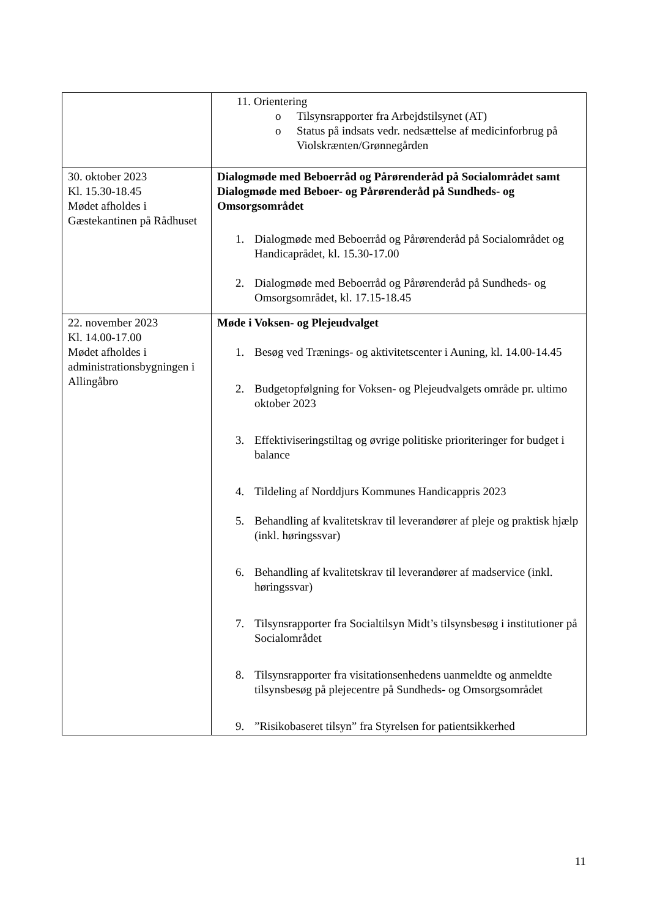| | 11. Orientering o Tilsynsrapporter fra Arbejdstilsynet (AT) o Status på indsats vedr. nedsættelse af medicinforbrug på Violskrænten/Grønnegården |
| 30. oktober 2023 Kl. 15.30-18.45 Mødet afholdes i Gæstekantinen på Rådhuset | Dialogmøde med Beboerråd og Pårørenderåd på Socialområdet samt Dialogmøde med Beboer- og Pårørenderåd på Sundheds- og Omsorgsområdet 1. Dialogmøde med Beboerråd og Pårørenderåd på Socialområdet og Handicaprådet, kl. 15.30-17.00 2. Dialogmøde med Beboerråd og Pårørenderåd på Sundheds- og Omsorgsområdet, kl. 17.15-18.45 |
| 22. november 2023 Kl. 14.00-17.00 Mødet afholdes i administrationsbygningen i Allingåbro | Møde i Voksen- og Plejeudvalget 1. Besøg ved Trænings- og aktivitetscenter i Auning, kl. 14.00-14.45 2. Budgetopfølgning for Voksen- og Plejeudvalgets område pr. ultimo oktober 2023 3. Effektiviseringstiltag og øvrige politiske prioriteringer for budget i balance 4. Tildeling af Norddjurs Kommunes Handicappris 2023 5. Behandling af kvalitetskrav til leverandører af pleje og praktisk hjælp (inkl. høringssvar) 6. Behandling af kvalitetskrav til leverandører af madservice (inkl. høringssvar) 7. Tilsynsrapporter fra Socialtilsyn Midt’s tilsynsbesøg i institutioner på Socialområdet 8. Tilsynsrapporter fra visitationsenhedens uanmeldte og anmeldte tilsynsbesøg på plejecentre på Sundheds- og Omsorgsområdet 9. ”Risikobaseret tilsyn” fra Styrelsen for patientsikkerhed |
11